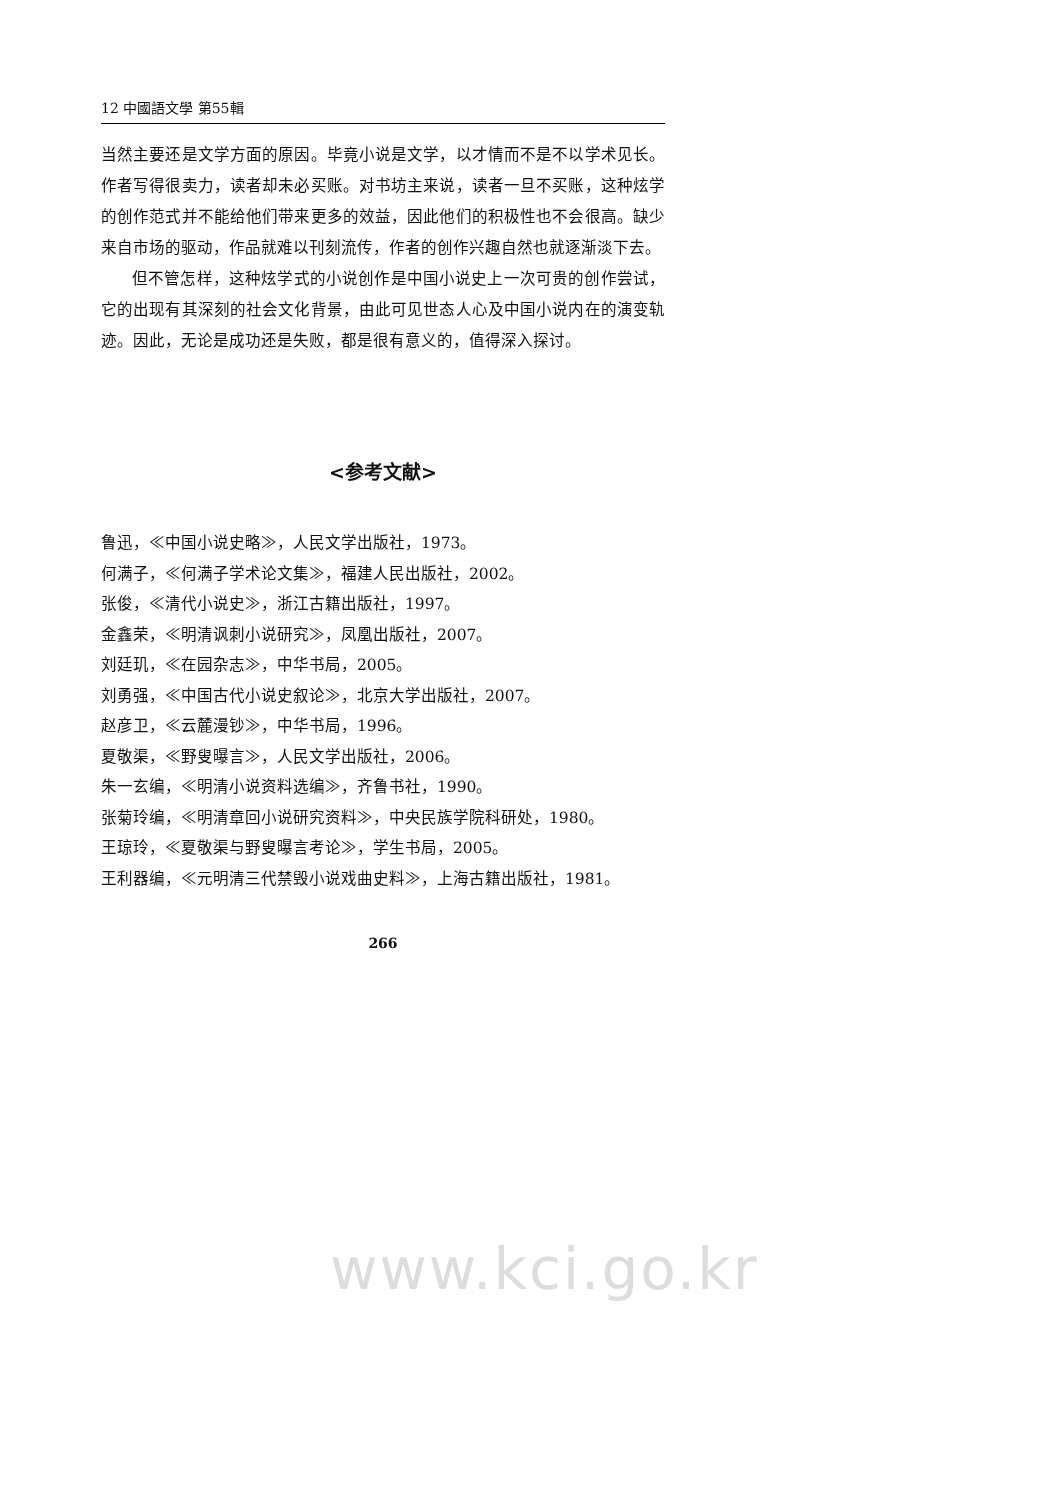12 中國語文學 第55輯
当然主要还是文学方面的原因。毕竟小说是文学，以才情而不是不以学术见长。作者写得很卖力，读者却未必买账。对书坊主来说，读者一旦不买账，这种炫学的创作范式并不能给他们带来更多的效益，因此他们的积极性也不会很高。缺少来自市场的驱动，作品就难以刊刻流传，作者的创作兴趣自然也就逐渐淡下去。
但不管怎样，这种炫学式的小说创作是中国小说史上一次可贵的创作尝试，它的出现有其深刻的社会文化背景，由此可见世态人心及中国小说内在的演变轨迹。因此，无论是成功还是失败，都是很有意义的，值得深入探讨。
<参考文献>
鲁迅，≪中国小说史略≫，人民文学出版社，1973。
何满子，≪何满子学术论文集≫，福建人民出版社，2002。
张俊，≪清代小说史≫，浙江古籍出版社，1997。
金鑫荣，≪明清讽刺小说研究≫，凤凰出版社，2007。
刘廷玑，≪在园杂志≫，中华书局，2005。
刘勇强，≪中国古代小说史叙论≫，北京大学出版社，2007。
赵彦卫，≪云麓漫钞≫，中华书局，1996。
夏敬渠，≪野叟曝言≫，人民文学出版社，2006。
朱一玄编，≪明清小说资料选编≫，齐鲁书社，1990。
张菊玲编，≪明清章回小说研究资料≫，中央民族学院科研处，1980。
王琼玲，≪夏敬渠与野叟曝言考论≫，学生书局，2005。
王利器编，≪元明清三代禁毁小说戏曲史料≫，上海古籍出版社，1981。
266
www.kci.go.kr